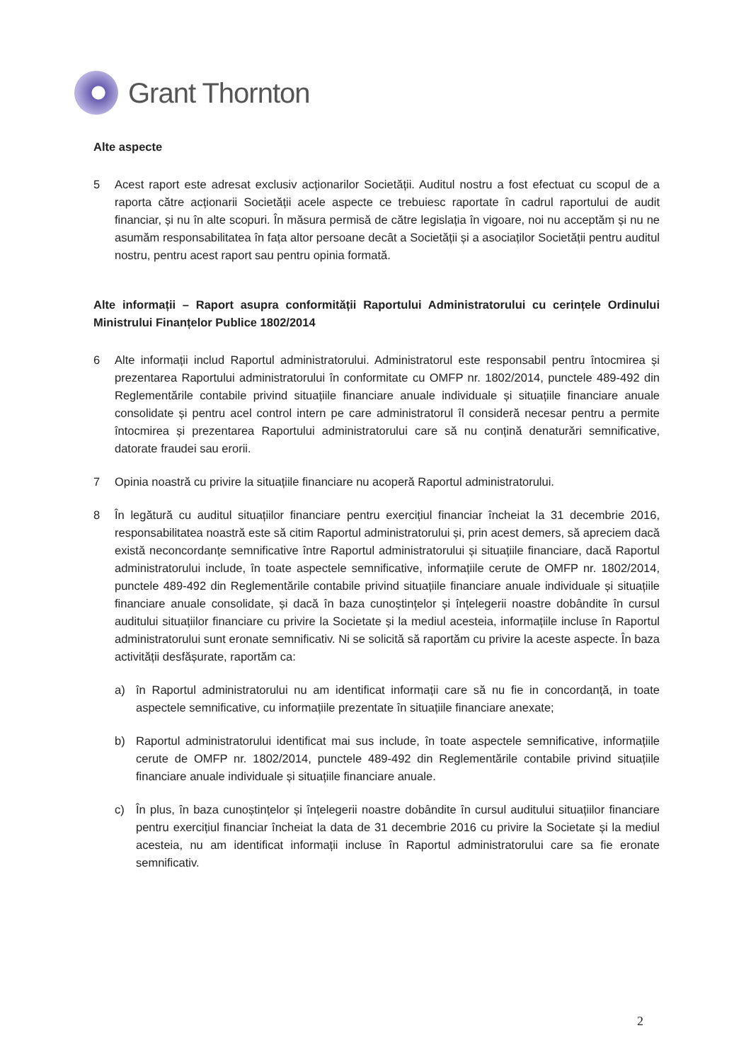Grant Thornton
Alte aspecte
5 Acest raport este adresat exclusiv acționarilor Societății. Auditul nostru a fost efectuat cu scopul de a raporta către acționarii Societății acele aspecte ce trebuiesc raportate în cadrul raportului de audit financiar, și nu în alte scopuri. În măsura permisă de către legislația în vigoare, noi nu acceptăm și nu ne asumăm responsabilitatea în fața altor persoane decât a Societății și a asociaților Societății pentru auditul nostru, pentru acest raport sau pentru opinia formată.
Alte informații – Raport asupra conformității Raportului Administratorului cu cerințele Ordinului Ministrului Finanțelor Publice 1802/2014
6 Alte informații includ Raportul administratorului. Administratorul este responsabil pentru întocmirea și prezentarea Raportului administratorului în conformitate cu OMFP nr. 1802/2014, punctele 489-492 din Reglementările contabile privind situațiile financiare anuale individuale și situațiile financiare anuale consolidate și pentru acel control intern pe care administratorul îl consideră necesar pentru a permite întocmirea și prezentarea Raportului administratorului care să nu conțină denaturări semnificative, datorate fraudei sau erorii.
7 Opinia noastră cu privire la situațiile financiare nu acoperă Raportul administratorului.
8 În legătură cu auditul situațiilor financiare pentru exercițiul financiar încheiat la 31 decembrie 2016, responsabilitatea noastră este să citim Raportul administratorului și, prin acest demers, să apreciem dacă există neconcordanțe semnificative între Raportul administratorului și situațiile financiare, dacă Raportul administratorului include, în toate aspectele semnificative, informațiile cerute de OMFP nr. 1802/2014, punctele 489-492 din Reglementările contabile privind situațiile financiare anuale individuale și situațiile financiare anuale consolidate, și dacă în baza cunoștințelor și înțelegerii noastre dobândite în cursul auditului situațiilor financiare cu privire la Societate și la mediul acesteia, informațiile incluse în Raportul administratorului sunt eronate semnificativ. Ni se solicită să raportăm cu privire la aceste aspecte. În baza activității desfășurate, raportăm ca:
a) în Raportul administratorului nu am identificat informații care să nu fie in concordanță, in toate aspectele semnificative, cu informațiile prezentate în situațiile financiare anexate;
b) Raportul administratorului identificat mai sus include, în toate aspectele semnificative, informațiile cerute de OMFP nr. 1802/2014, punctele 489-492 din Reglementările contabile privind situațiile financiare anuale individuale și situațiile financiare anuale.
c) În plus, în baza cunoștințelor și înțelegerii noastre dobândite în cursul auditului situațiilor financiare pentru exercițiul financiar încheiat la data de 31 decembrie 2016 cu privire la Societate și la mediul acesteia, nu am identificat informații incluse în Raportul administratorului care sa fie eronate semnificativ.
2